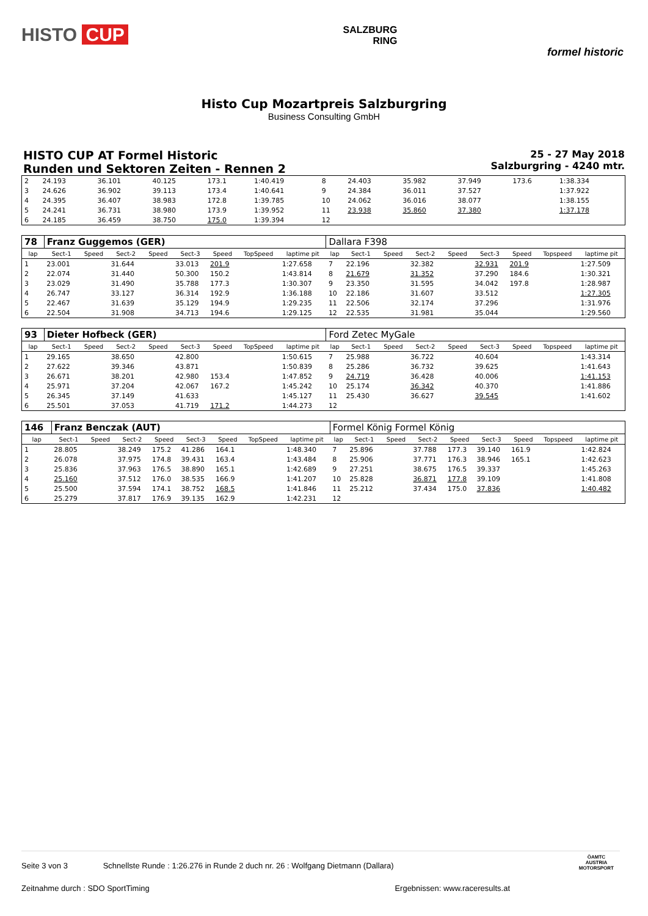HISTO CUP
SALZBURG
RING
formel historic
Histo Cup Mozartpreis Salzburgring
Business Consulting GmbH
HISTO CUP AT Formel Historic
Runden und Sektoren Zeiten - Rennen 2
25 - 27 May 2018
Salzburgring - 4240 mtr.
| 2 | 24.193 | 36.101 | 40.125 | 173.1 | 1:40.419 | 8 | 24.403 | 35.982 | 37.949 | 173.6 | 1:38.334 |
| 3 | 24.626 | 36.902 | 39.113 | 173.4 | 1:40.641 | 9 | 24.384 | 36.011 | 37.527 | | 1:37.922 |
| 4 | 24.395 | 36.407 | 38.983 | 172.8 | 1:39.785 | 10 | 24.062 | 36.016 | 38.077 | | 1:38.155 |
| 5 | 24.241 | 36.731 | 38.980 | 173.9 | 1:39.952 | 11 | 23.938 | 35.860 | 37.380 | | 1:37.178 |
| 6 | 24.185 | 36.459 | 38.750 | 175.0 | 1:39.394 | 12 | | | | | |
| 78 | Franz Guggemos (GER) | | | | | | | | Dallara F398 | | | | | | | | |
| lap | Sect-1 | Speed | Sect-2 | Speed | Sect-3 | Speed | TopSpeed | laptime pit | lap | Sect-1 | Speed | Sect-2 | Speed | Sect-3 | Speed | Topspeed | laptime pit |
| 1 | 23.001 | | 31.644 | | 33.013 | 201.9 | | 1:27.658 | 7 | 22.196 | | 32.382 | | 32.931 | 201.9 | | 1:27.509 |
| 2 | 22.074 | | 31.440 | | 50.300 | 150.2 | | 1:43.814 | 8 | 21.679 | | 31.352 | | 37.290 | 184.6 | | 1:30.321 |
| 3 | 23.029 | | 31.490 | | 35.788 | 177.3 | | 1:30.307 | 9 | 23.350 | | 31.595 | | 34.042 | 197.8 | | 1:28.987 |
| 4 | 26.747 | | 33.127 | | 36.314 | 192.9 | | 1:36.188 | 10 | 22.186 | | 31.607 | | 33.512 | | | 1:27.305 |
| 5 | 22.467 | | 31.639 | | 35.129 | 194.9 | | 1:29.235 | 11 | 22.506 | | 32.174 | | 37.296 | | | 1:31.976 |
| 6 | 22.504 | | 31.908 | | 34.713 | 194.6 | | 1:29.125 | 12 | 22.535 | | 31.981 | | 35.044 | | | 1:29.560 |
| 93 | Dieter Hofbeck (GER) | | | | | | | | Ford Zetec MyGale | | | | | | | | |
| lap | Sect-1 | Speed | Sect-2 | Speed | Sect-3 | Speed | TopSpeed | laptime pit | lap | Sect-1 | Speed | Sect-2 | Speed | Sect-3 | Speed | Topspeed | laptime pit |
| 1 | 29.165 | | 38.650 | | 42.800 | | | 1:50.615 | 7 | 25.988 | | 36.722 | | 40.604 | | | 1:43.314 |
| 2 | 27.622 | | 39.346 | | 43.871 | | | 1:50.839 | 8 | 25.286 | | 36.732 | | 39.625 | | | 1:41.643 |
| 3 | 26.671 | | 38.201 | | 42.980 | 153.4 | | 1:47.852 | 9 | 24.719 | | 36.428 | | 40.006 | | | 1:41.153 |
| 4 | 25.971 | | 37.204 | | 42.067 | 167.2 | | 1:45.242 | 10 | 25.174 | | 36.342 | | 40.370 | | | 1:41.886 |
| 5 | 26.345 | | 37.149 | | 41.633 | | | 1:45.127 | 11 | 25.430 | | 36.627 | | 39.545 | | | 1:41.602 |
| 6 | 25.501 | | 37.053 | | 41.719 | 171.2 | | 1:44.273 | 12 | | | | | | | | |
| 146 | Franz Benczak (AUT) | | | | | | | | Formel König Formel König | | | | | | | | |
| lap | Sect-1 | Speed | Sect-2 | Speed | Sect-3 | Speed | TopSpeed | laptime pit | lap | Sect-1 | Speed | Sect-2 | Speed | Sect-3 | Speed | Topspeed | laptime pit |
| 1 | 28.805 | | 38.249 | 175.2 | 41.286 | 164.1 | | 1:48.340 | 7 | 25.896 | | 37.788 | 177.3 | 39.140 | 161.9 | | 1:42.824 |
| 2 | 26.078 | | 37.975 | 174.8 | 39.431 | 163.4 | | 1:43.484 | 8 | 25.906 | | 37.771 | 176.3 | 38.946 | 165.1 | | 1:42.623 |
| 3 | 25.836 | | 37.963 | 176.5 | 38.890 | 165.1 | | 1:42.689 | 9 | 27.251 | | 38.675 | 176.5 | 39.337 | | | 1:45.263 |
| 4 | 25.160 | | 37.512 | 176.0 | 38.535 | 166.9 | | 1:41.207 | 10 | 25.828 | | 36.871 | 177.8 | 39.109 | | | 1:41.808 |
| 5 | 25.500 | | 37.594 | 174.1 | 38.752 | 168.5 | | 1:41.846 | 11 | 25.212 | | 37.434 | 175.0 | 37.836 | | | 1:40.482 |
| 6 | 25.279 | | 37.817 | 176.9 | 39.135 | 162.9 | | 1:42.231 | 12 | | | | | | | | |
Seite 3 von 3 Schnellste Runde : 1:26.276 in Runde 2 duch nr. 26 : Wolfgang Dietmann (Dallara)
Zeitnahme durch : SDO SportTiming Ergebnissen: www.raceresults.at
ÖAMTC
AUSTRIA
MOTORSPORT